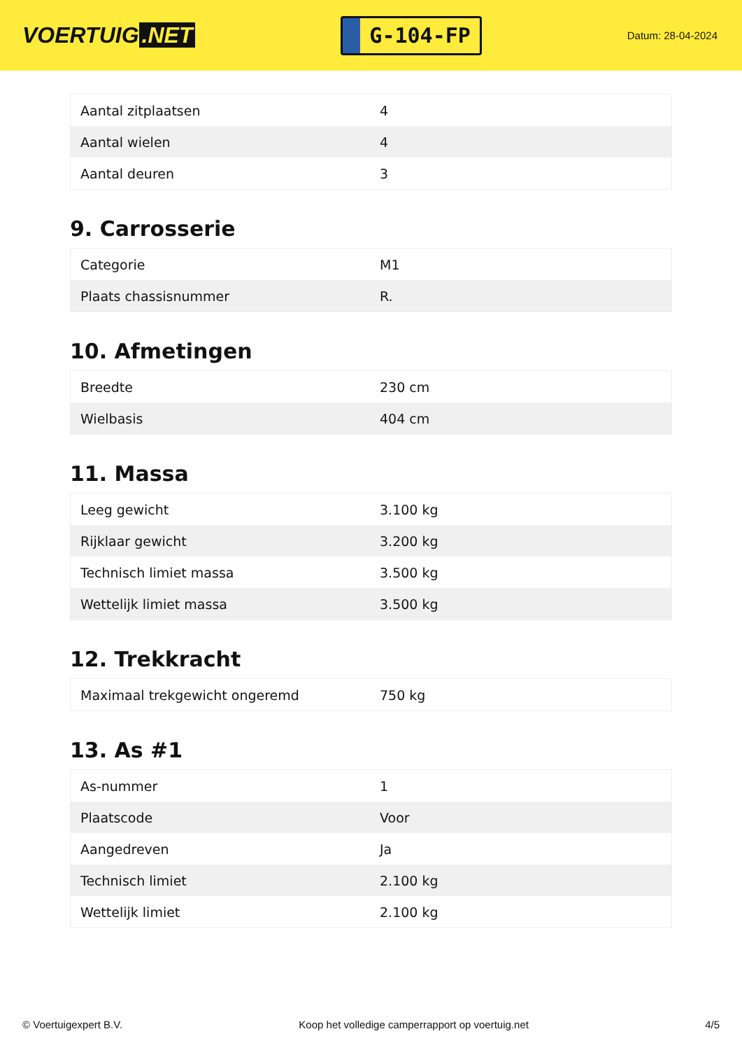VOERTUIG.NET
G-104-FP
Datum: 28-04-2024
| Aantal zitplaatsen | 4 |
| Aantal wielen | 4 |
| Aantal deuren | 3 |
9. Carrosserie
| Categorie | M1 |
| Plaats chassisnummer | R. |
10. Afmetingen
| Breedte | 230 cm |
| Wielbasis | 404 cm |
11. Massa
| Leeg gewicht | 3.100 kg |
| Rijklaar gewicht | 3.200 kg |
| Technisch limiet massa | 3.500 kg |
| Wettelijk limiet massa | 3.500 kg |
12. Trekkracht
| Maximaal trekgewicht ongeremd | 750 kg |
13. As #1
| As-nummer | 1 |
| Plaatscode | Voor |
| Aangedreven | Ja |
| Technisch limiet | 2.100 kg |
| Wettelijk limiet | 2.100 kg |
© Voertuigexpert B.V. Koop het volledige camperrapport op voertuig.net 4/5